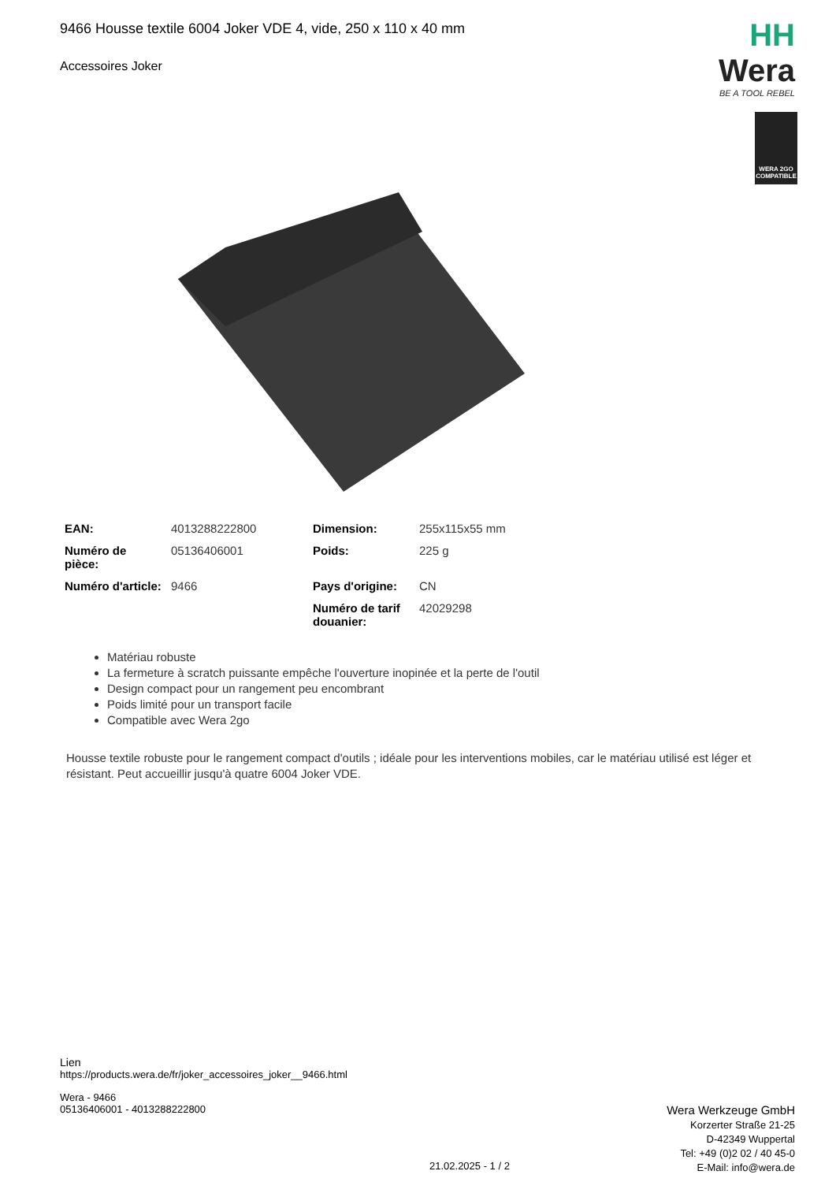9466 Housse textile 6004 Joker VDE 4, vide, 250 x 110 x 40 mm
Accessoires Joker
HH Wera
BE A TOOL REBEL
WERA 2GO
COMPATIBLE
| EAN: | 4013288222800 | Dimension: | 255x115x55 mm |
| Numéro de pièce: | 05136406001 | Poids: | 225 g |
| Numéro d'article: | 9466 | Pays d'origine: | CN |
| | | Numéro de tarif douanier: | 42029298 |
Matériau robuste
La fermeture à scratch puissante empêche l'ouverture inopinée et la perte de l'outil
Design compact pour un rangement peu encombrant
Poids limité pour un transport facile
Compatible avec Wera 2go
Housse textile robuste pour le rangement compact d'outils ; idéale pour les interventions mobiles, car le matériau utilisé est léger et résistant. Peut accueillir jusqu'à quatre 6004 Joker VDE.
Lien
https://products.wera.de/fr/joker_accessoires_joker__9466.html
Wera - 9466
05136406001 - 4013288222800
Wera Werkzeuge GmbH
Korzerter Straße 21-25
D-42349 Wuppertal
Tel: +49 (0)2 02 / 40 45-0
E-Mail: info@wera.de
21.02.2025 - 1 / 2